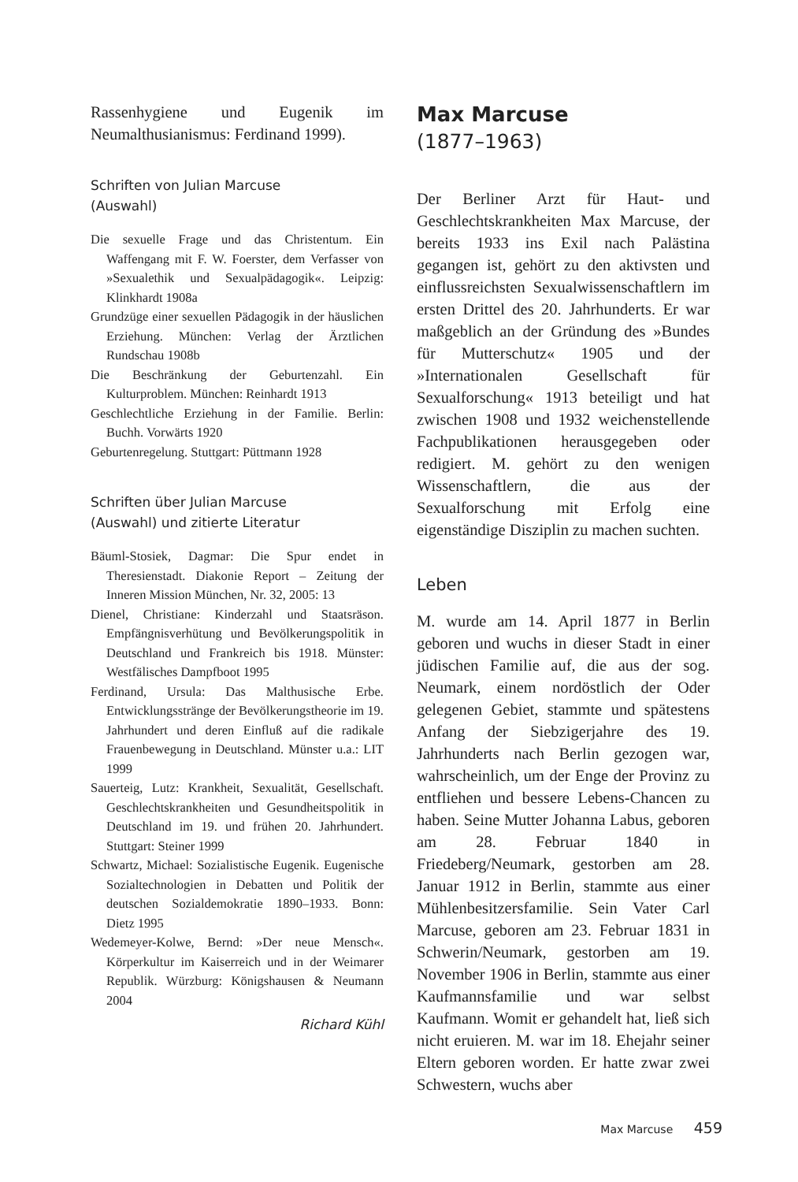Rassenhygiene und Eugenik im Neumalthusianismus: Ferdinand 1999).
Schriften von Julian Marcuse
(Auswahl)
Die sexuelle Frage und das Christentum. Ein Waffengang mit F. W. Foerster, dem Verfasser von »Sexualethik und Sexualpädagogik«. Leipzig: Klinkhardt 1908a
Grundzüge einer sexuellen Pädagogik in der häuslichen Erziehung. München: Verlag der Ärztlichen Rundschau 1908b
Die Beschränkung der Geburtenzahl. Ein Kulturproblem. München: Reinhardt 1913
Geschlechtliche Erziehung in der Familie. Berlin: Buchh. Vorwärts 1920
Geburtenregelung. Stuttgart: Püttmann 1928
Schriften über Julian Marcuse
(Auswahl) und zitierte Literatur
Bäuml-Stosiek, Dagmar: Die Spur endet in Theresienstadt. Diakonie Report – Zeitung der Inneren Mission München, Nr. 32, 2005: 13
Dienel, Christiane: Kinderzahl und Staatsräson. Empfängnisverhütung und Bevölkerungspolitik in Deutschland und Frankreich bis 1918. Münster: Westfälisches Dampfboot 1995
Ferdinand, Ursula: Das Malthusische Erbe. Entwicklungsstränge der Bevölkerungstheorie im 19. Jahrhundert und deren Einfluß auf die radikale Frauenbewegung in Deutschland. Münster u.a.: LIT 1999
Sauerteig, Lutz: Krankheit, Sexualität, Gesellschaft. Geschlechtskrankheiten und Gesundheitspolitik in Deutschland im 19. und frühen 20. Jahrhundert. Stuttgart: Steiner 1999
Schwartz, Michael: Sozialistische Eugenik. Eugenische Sozialtechnologien in Debatten und Politik der deutschen Sozialdemokratie 1890–1933. Bonn: Dietz 1995
Wedemeyer-Kolwe, Bernd: »Der neue Mensch«. Körperkultur im Kaiserreich und in der Weimarer Republik. Würzburg: Königshausen & Neumann 2004
Richard Kühl
Max Marcuse
(1877–1963)
Der Berliner Arzt für Haut- und Geschlechtskrankheiten Max Marcuse, der bereits 1933 ins Exil nach Palästina gegangen ist, gehört zu den aktivsten und einflussreichsten Sexualwissenschaftlern im ersten Drittel des 20. Jahrhunderts. Er war maßgeblich an der Gründung des »Bundes für Mutterschutz« 1905 und der »Internationalen Gesellschaft für Sexualforschung« 1913 beteiligt und hat zwischen 1908 und 1932 weichenstellende Fachpublikationen herausgegeben oder redigiert. M. gehört zu den wenigen Wissenschaftlern, die aus der Sexualforschung mit Erfolg eine eigenständige Disziplin zu machen suchten.
Leben
M. wurde am 14. April 1877 in Berlin geboren und wuchs in dieser Stadt in einer jüdischen Familie auf, die aus der sog. Neumark, einem nordöstlich der Oder gelegenen Gebiet, stammte und spätestens Anfang der Siebzigerjahre des 19. Jahrhunderts nach Berlin gezogen war, wahrscheinlich, um der Enge der Provinz zu entfliehen und bessere Lebens-Chancen zu haben. Seine Mutter Johanna Labus, geboren am 28. Februar 1840 in Friedeberg/Neumark, gestorben am 28. Januar 1912 in Berlin, stammte aus einer Mühlenbesitzersfamilie. Sein Vater Carl Marcuse, geboren am 23. Februar 1831 in Schwerin/Neumark, gestorben am 19. November 1906 in Berlin, stammte aus einer Kaufmannsfamilie und war selbst Kaufmann. Womit er gehandelt hat, ließ sich nicht eruieren. M. war im 18. Ehejahr seiner Eltern geboren worden. Er hatte zwar zwei Schwestern, wuchs aber
Max Marcuse 459